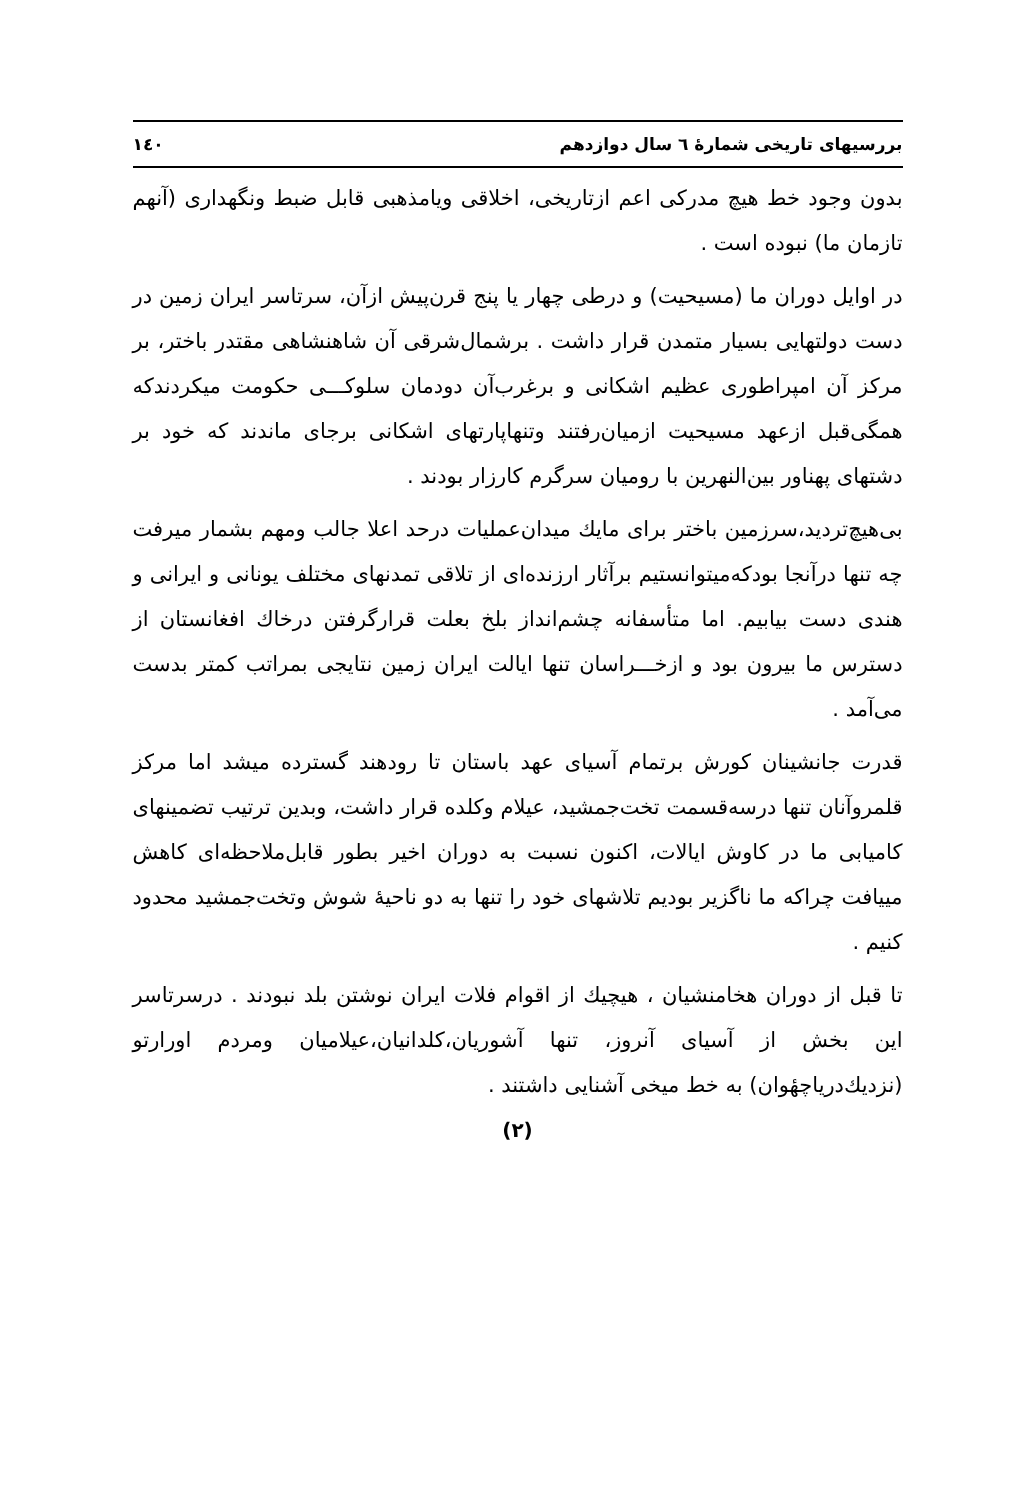بررسیهای تاریخی شمارهٔ ٦ سال دوازدهم ۱٤۰
بدون وجود خط هیچ مدرکی اعم ازتاریخی، اخلاقی ویامذهبی قابل ضبط ونگهداری (آنهم تازمان ما) نبوده است .
در اوایل دوران ما (مسیحیت) و درطی چهار یا پنج قرن‌پیش ازآن، سرتاسر ایران زمین در دست دولتهایی بسیار متمدن قرار داشت . برشمال‌شرقی آن شاهنشاهی مقتدر باختر، بر مرکز آن امپراطوری عظیم اشکانی و برغرب‌آن دودمان سلوکـــی حکومت میکردندکه همگی‌قبل ازعهد مسیحیت ازمیان‌رفتند وتنهاپارتهای اشکانی برجای ماندند که خود بر دشتهای پهناور بین‌النهرین با رومیان سرگرم کارزار بودند .
بی‌هیچ‌تردید،سرزمین باختر برای مایك میدان‌عملیات درحد اعلا جالب ومهم بشمار میرفت چه تنها درآنجا بودکه‌میتوانستیم برآثار ارزنده‌ای از تلاقی تمدنهای مختلف یونانی و ایرانی و هندی دست بیابیم. اما متأسفانه چشم‌انداز بلخ بعلت قرارگرفتن درخاك افغانستان از دسترس ما بیرون بود و ازخـــراسان تنها ایالت ایران زمین نتایجی بمراتب کمتر بدست می‌آمد .
قدرت جانشینان کورش برتمام آسیای عهد باستان تا رودهند گسترده میشد اما مرکز قلمروآنان تنها درسه‌قسمت تخت‌جمشید، عیلام وکلده قرار داشت، وبدین ترتیب تضمینهای کامیابی ما در کاوش ایالات، اکنون نسبت به دوران اخیر بطور قابل‌ملاحظه‌ای کاهش مییافت چراکه ما ناگزیر بودیم تلاشهای خود را تنها به دو ناحیهٔ شوش وتخت‌جمشید محدود کنیم .
تا قبل از دوران هخامنشیان ، هیچیك از اقوام فلات ایران نوشتن بلد نبودند . درسرتاسر این بخش از آسیای آنروز، تنها آشوریان،کلدانیان،عیلامیان ومردم اورارتو (نزدیك‌دریاچهٔوان) به خط میخی آشنایی داشتند .
(۲)